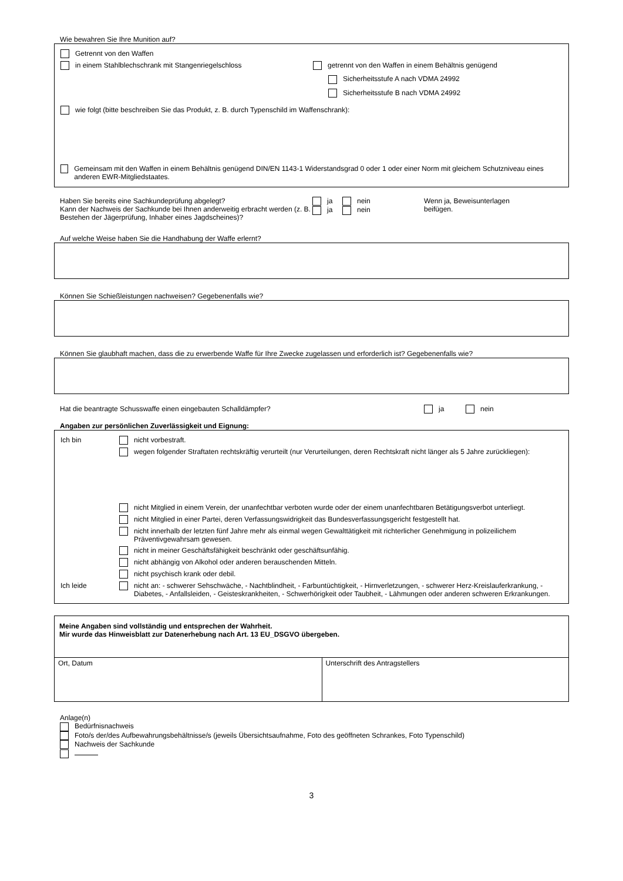Wie bewahren Sie Ihre Munition auf?
Getrennt von den Waffen
in einem Stahlblechschrank mit Stangenriegelschloss getrennt von den Waffen in einem Behältnis genügend
Sicherheitsstufe A nach VDMA 24992
Sicherheitsstufe B nach VDMA 24992
wie folgt (bitte beschreiben Sie das Produkt, z. B. durch Typenschild im Waffenschrank):
Gemeinsam mit den Waffen in einem Behältnis genügend DIN/EN 1143-1 Widerstandsgrad 0 oder 1 oder einer Norm mit gleichem Schutzniveau eines anderen EWR-Mitgliedstaates.
Haben Sie bereits eine Sachkundeprüfung abgelegt?
Kann der Nachweis der Sachkunde bei Ihnen anderweitig erbracht werden (z. B. Bestehen der Jägerprüfung, Inhaber eines Jagdscheines)?
ja nein
ja nein
Wenn ja, Beweisunterlagen
beifügen.
Auf welche Weise haben Sie die Handhabung der Waffe erlernt?
Können Sie Schießleistungen nachweisen? Gegebenenfalls wie?
Können Sie glaubhaft machen, dass die zu erwerbende Waffe für Ihre Zwecke zugelassen und erforderlich ist? Gegebenenfalls wie?
Hat die beantragte Schusswaffe einen eingebauten Schalldämpfer? ja nein
Angaben zur persönlichen Zuverlässigkeit und Eignung:
Ich bin
nicht vorbestraft.
wegen folgender Straftaten rechtskräftig verurteilt (nur Verurteilungen, deren Rechtskraft nicht länger als 5 Jahre zurückliegen):
nicht Mitglied in einem Verein, der unanfechtbar verboten wurde oder der einem unanfechtbaren Betätigungsverbot unterliegt.
nicht Mitglied in einer Partei, deren Verfassungswidrigkeit das Bundesverfassungsgericht festgestellt hat.
nicht innerhalb der letzten fünf Jahre mehr als einmal wegen Gewalttätigkeit mit richterlicher Genehmigung in polizeilichem Präventivgewahrsam gewesen.
nicht in meiner Geschäftsfähigkeit beschränkt oder geschäftsunfähig.
nicht abhängig von Alkohol oder anderen berauschenden Mitteln.
nicht psychisch krank oder debil.
Ich leide nicht an: - schwerer Sehschwäche, - Nachtblindheit, - Farbuntüchtigkeit, - Hirnverletzungen, - schwerer Herz-Kreislauferkrankung, - Diabetes, - Anfallsleiden, - Geisteskrankheiten, - Schwerhörigkeit oder Taubheit, - Lähmungen oder anderen schweren Erkrankungen.
| Meine Angaben sind vollständig und entsprechen der Wahrheit. Mir wurde das Hinweisblatt zur Datenerhebung nach Art. 13 EU_DSGVO übergeben. | |
| Ort, Datum | Unterschrift des Antragstellers |
Anlage(n)
Bedürfnisnachweis
Foto/s der/des Aufbewahrungsbehältnisse/s (jeweils Übersichtsaufnahme, Foto des geöffneten Schrankes, Foto Typenschild)
Nachweis der Sachkunde
3